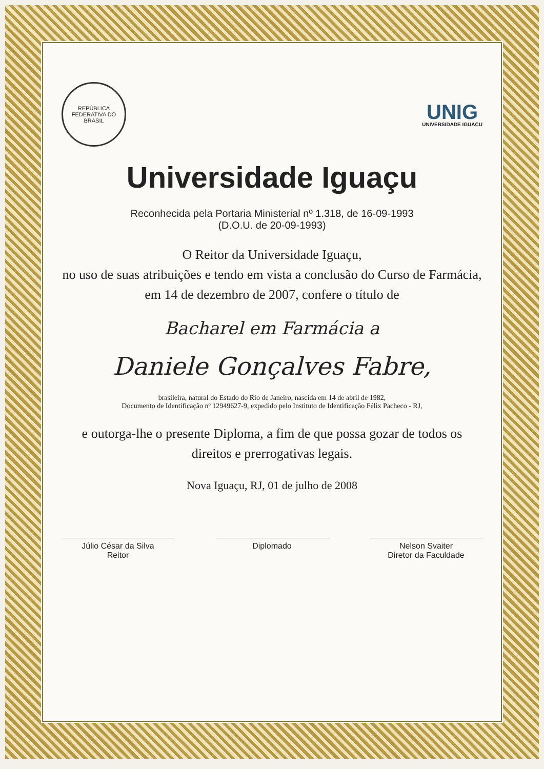REPÚBLICA FEDERATIVA DO BRASIL
UNIG
UNIVERSIDADE IGUAÇU
Universidade Iguaçu
Reconhecida pela Portaria Ministerial nº 1.318, de 16-09-1993
(D.O.U. de 20-09-1993)
O Reitor da Universidade Iguaçu,
no uso de suas atribuições e tendo em vista a conclusão do Curso de Farmácia,
em 14 de dezembro de 2007, confere o título de
Bacharel em Farmácia a
Daniele Gonçalves Fabre,
brasileira, natural do Estado do Rio de Janeiro, nascida em 14 de abril de 1982,
Documento de Identificação nº 12949627-9, expedido pelo Instituto de Identificação Félix Pacheco - RJ,
e outorga-lhe o presente Diploma, a fim de que possa gozar de todos os direitos e prerrogativas legais.
Nova Iguaçu, RJ, 01 de julho de 2008
Júlio César da Silva
Reitor
Diplomado Nelson Svaiter
Diretor da Faculdade